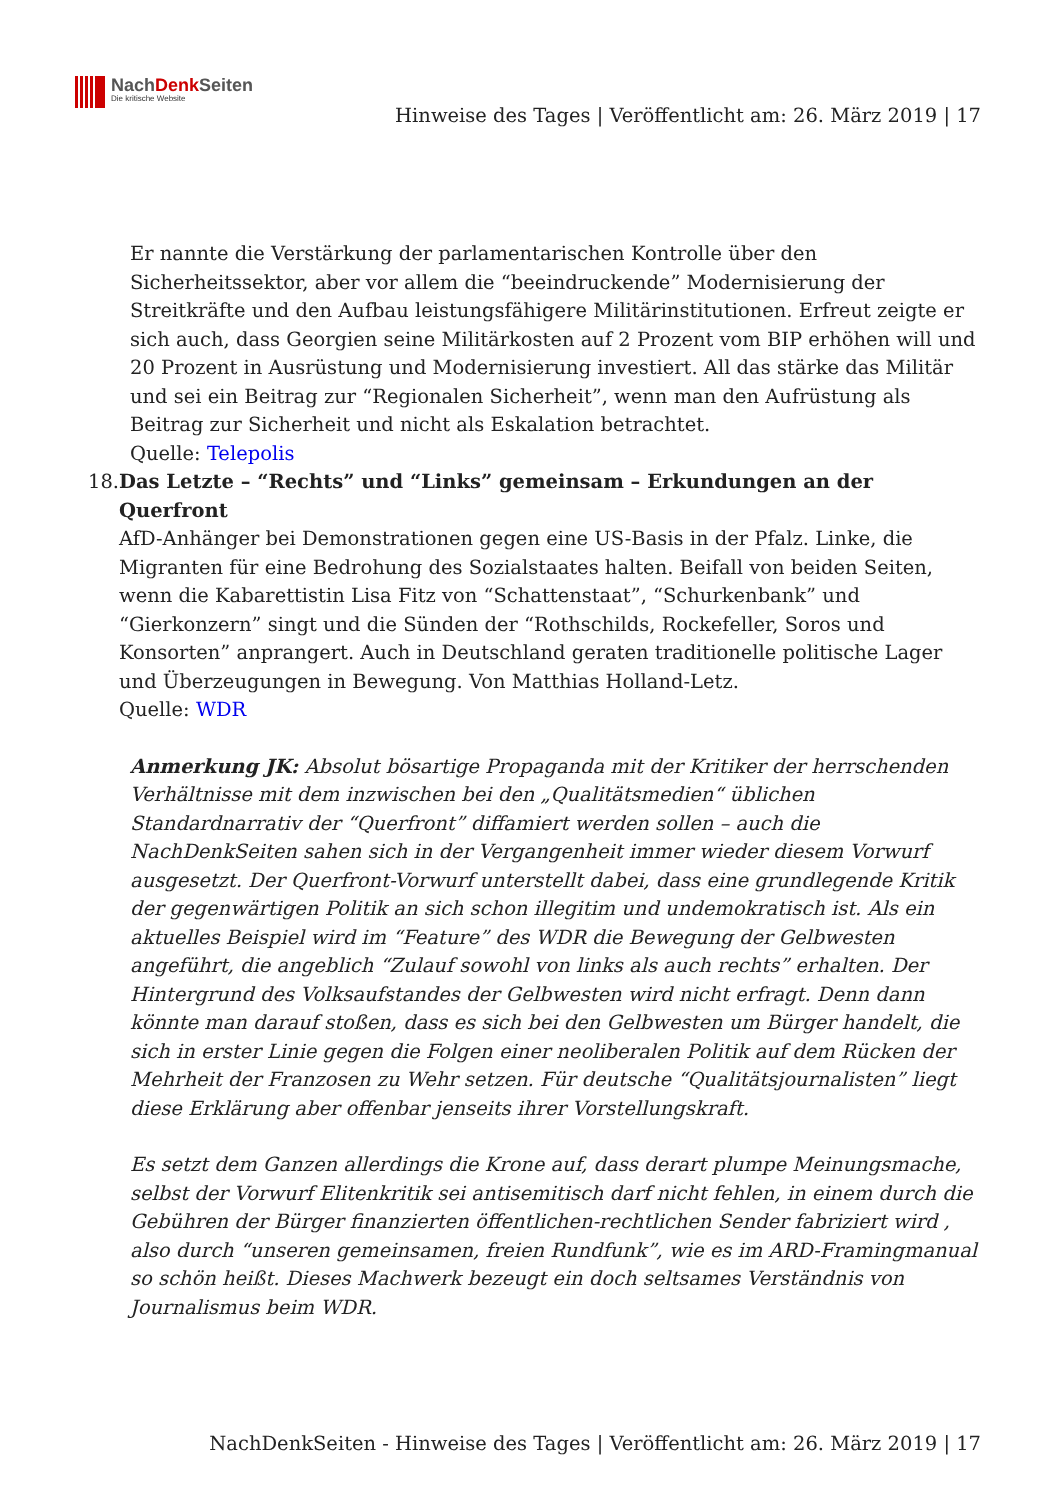NachDenk Seiten
Die kritische Website
Hinweise des Tages | Veröffentlicht am: 26. März 2019 | 17
Er nannte die Verstärkung der parlamentarischen Kontrolle über den Sicherheitssektor, aber vor allem die “beeindruckende” Modernisierung der Streitkräfte und den Aufbau leistungsfähigere Militärinstitutionen. Erfreut zeigte er sich auch, dass Georgien seine Militärkosten auf 2 Prozent vom BIP erhöhen will und 20 Prozent in Ausrüstung und Modernisierung investiert. All das stärke das Militär und sei ein Beitrag zur “Regionalen Sicherheit”, wenn man den Aufrüstung als Beitrag zur Sicherheit und nicht als Eskalation betrachtet.
Quelle: Telepolis
18. Das Letzte – “Rechts” und “Links” gemeinsam – Erkundungen an der Querfront
AfD-Anhänger bei Demonstrationen gegen eine US-Basis in der Pfalz. Linke, die Migranten für eine Bedrohung des Sozialstaates halten. Beifall von beiden Seiten, wenn die Kabarettistin Lisa Fitz von “Schattenstaat”, “Schurkenbank” und “Gierkonzern” singt und die Sünden der “Rothschilds, Rockefeller, Soros und Konsorten” anprangert. Auch in Deutschland geraten traditionelle politische Lager und Überzeugungen in Bewegung. Von Matthias Holland-Letz.
Quelle: WDR
Anmerkung JK: Absolut bösartige Propaganda mit der Kritiker der herrschenden Verhältnisse mit dem inzwischen bei den „Qualitätsmedien“ üblichen Standardnarrativ der “Querfront” diffamiert werden sollen – auch die NachDenkSeiten sahen sich in der Vergangenheit immer wieder diesem Vorwurf ausgesetzt. Der Querfront-Vorwurf unterstellt dabei, dass eine grundlegende Kritik der gegenwärtigen Politik an sich schon illegitim und undemokratisch ist. Als ein aktuelles Beispiel wird im “Feature” des WDR die Bewegung der Gelbwesten angeführt, die angeblich “Zulauf sowohl von links als auch rechts” erhalten. Der Hintergrund des Volksaufstandes der Gelbwesten wird nicht erfragt. Denn dann könnte man darauf stoßen, dass es sich bei den Gelbwesten um Bürger handelt, die sich in erster Linie gegen die Folgen einer neoliberalen Politik auf dem Rücken der Mehrheit der Franzosen zu Wehr setzen. Für deutsche “Qualitätsjournalisten” liegt diese Erklärung aber offenbar jenseits ihrer Vorstellungskraft.
Es setzt dem Ganzen allerdings die Krone auf, dass derart plumpe Meinungsmache, selbst der Vorwurf Elitenkritik sei antisemitisch darf nicht fehlen, in einem durch die Gebühren der Bürger finanzierten öffentlichen-rechtlichen Sender fabriziert wird , also durch “unseren gemeinsamen, freien Rundfunk”, wie es im ARD-Framingmanual so schön heißt. Dieses Machwerk bezeugt ein doch seltsames Verständnis von Journalismus beim WDR.
NachDenkSeiten - Hinweise des Tages | Veröffentlicht am: 26. März 2019 | 17